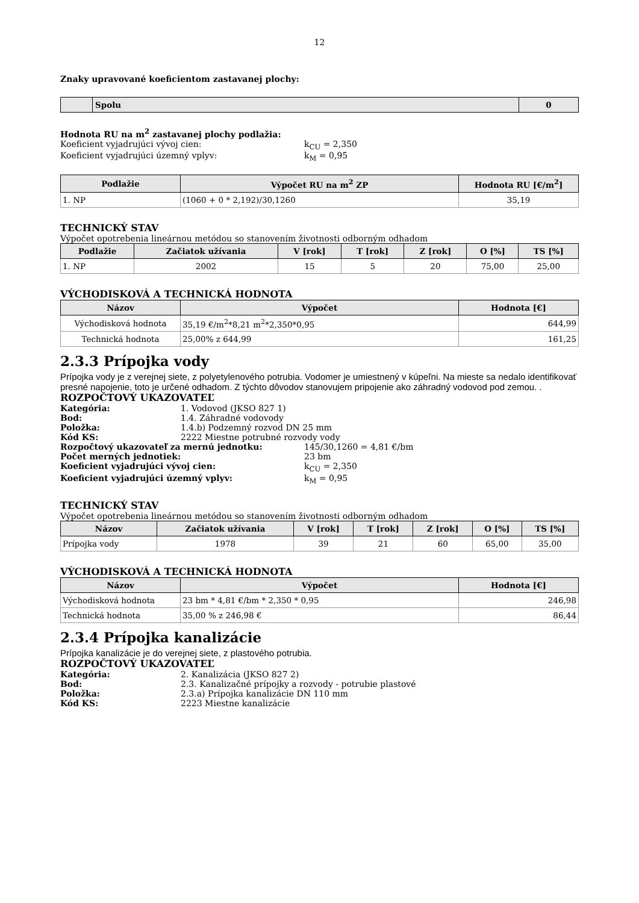12
Znaky upravované koeficientom zastavanej plochy:
| | Spolu | 0 |
| --- | --- | --- |
Hodnota RU na m<sup>2</sup> zastavanej plochy podlažia:
Koeficient vyjadrujúci vývoj cien: k<sub>CU</sub> = 2,350
Koeficient vyjadrujúci územný vplyv: k<sub>M</sub> = 0,95
| Podlažie | Výpočet RU na m<sup>2</sup> ZP | Hodnota RU [€/m<sup>2</sup>] |
| --- | --- | --- |
| 1. NP | (1060 + 0 * 2,192)/30,1260 | 35,19 |
TECHNICKÝ STAV
Výpočet opotrebenia lineárnou metódou so stanovením životnosti odborným odhadom
| Podlažie | Začiatok užívania | V [rok] | T [rok] | Z [rok] | O [%] | TS [%] |
| --- | --- | --- | --- | --- | --- | --- |
| 1. NP | 2002 | 15 | 5 | 20 | 75,00 | 25,00 |
VÝCHODISKOVÁ A TECHNICKÁ HODNOTA
| Názov | Výpočet | Hodnota [€] |
| --- | --- | --- |
| Východisková hodnota | 35,19 €/m<sup>2</sup>*8,21 m<sup>2</sup>*2,350*0,95 | 644,99 |
| Technická hodnota | 25,00% z 644,99 | 161,25 |
2.3.3 Prípojka vody
Prípojka vody je z verejnej siete, z polyetylenového potrubia. Vodomer je umiestnený v kúpeľni. Na mieste sa nedalo identifikovať presné napojenie, toto je určené odhadom. Z týchto dôvodov stanovujem pripojenie ako záhradný vodovod pod zemou. .
ROZPOČTOVÝ UKAZOVATEĽ
Kategória: 1. Vodovod (JKSO 827 1)
Bod: 1.4. Záhradné vodovody
Položka: 1.4.b) Podzemný rozvod DN 25 mm
Kód KS: 2222 Miestne potrubné rozvody vody
Rozpočtový ukazovateľ za mernú jednotku: 145/30,1260 = 4,81 €/bm
Počet merných jednotiek: 23 bm
Koeficient vyjadrujúci vývoj cien: k<sub>CU</sub> = 2,350
Koeficient vyjadrujúci územný vplyv: k<sub>M</sub> = 0,95
TECHNICKÝ STAV
Výpočet opotrebenia lineárnou metódou so stanovením životnosti odborným odhadom
| Názov | Začiatok užívania | V [rok] | T [rok] | Z [rok] | O [%] | TS [%] |
| --- | --- | --- | --- | --- | --- | --- |
| Prípojka vody | 1978 | 39 | 21 | 60 | 65,00 | 35,00 |
VÝCHODISKOVÁ A TECHNICKÁ HODNOTA
| Názov | Výpočet | Hodnota [€] |
| --- | --- | --- |
| Východisková hodnota | 23 bm * 4,81 €/bm * 2,350 * 0,95 | 246,98 |
| Technická hodnota | 35,00 % z 246,98 € | 86,44 |
2.3.4 Prípojka kanalizácie
Prípojka kanalizácie je do verejnej siete, z plastového potrubia.
ROZPOČTOVÝ UKAZOVATEĽ
Kategória: 2. Kanalizácia (JKSO 827 2)
Bod: 2.3. Kanalizačné prípojky a rozvody - potrubie plastové
Položka: 2.3.a) Prípojka kanalizácie DN 110 mm
Kód KS: 2223 Miestne kanalizácie